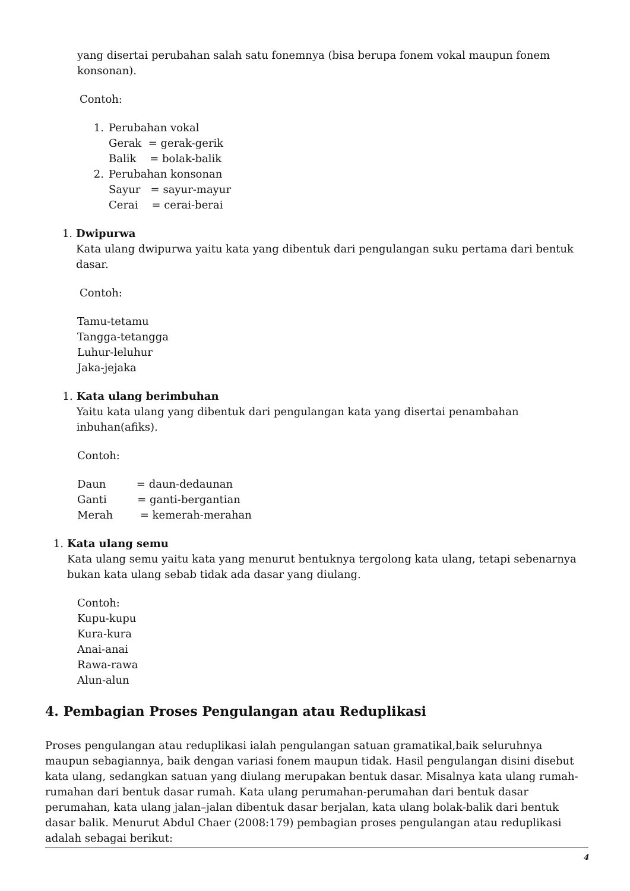yang disertai perubahan salah satu fonemnya (bisa berupa fonem vokal maupun fonem konsonan).
Contoh:
1. Perubahan vokal
Gerak = gerak-gerik
Balik = bolak-balik
2. Perubahan konsonan
Sayur = sayur-mayur
Cerai = cerai-berai
1. Dwipurwa
Kata ulang dwipurwa yaitu kata yang dibentuk dari pengulangan suku pertama dari bentuk dasar.
Contoh:
Tamu-tetamu
Tangga-tetangga
Luhur-leluhur
Jaka-jejaka
1. Kata ulang berimbuhan
Yaitu kata ulang yang dibentuk dari pengulangan kata yang disertai penambahan inbuhan(afiks).
Contoh:
Daun = daun-dedaunan
Ganti = ganti-bergantian
Merah = kemerah-merahan
1. Kata ulang semu
Kata ulang semu yaitu kata yang menurut bentuknya tergolong kata ulang, tetapi sebenarnya bukan kata ulang sebab tidak ada dasar yang diulang.
Contoh:
Kupu-kupu
Kura-kura
Anai-anai
Rawa-rawa
Alun-alun
4. Pembagian Proses Pengulangan atau Reduplikasi
Proses pengulangan atau reduplikasi ialah pengulangan satuan gramatikal,baik seluruhnya maupun sebagiannya, baik dengan variasi fonem maupun tidak. Hasil pengulangan disini disebut kata ulang, sedangkan satuan yang diulang merupakan bentuk dasar. Misalnya kata ulang rumah-rumahan dari bentuk dasar rumah. Kata ulang perumahan-perumahan dari bentuk dasar perumahan, kata ulang jalan–jalan dibentuk dasar berjalan, kata ulang bolak-balik dari bentuk dasar balik. Menurut Abdul Chaer (2008:179) pembagian proses pengulangan atau reduplikasi adalah sebagai berikut:
4